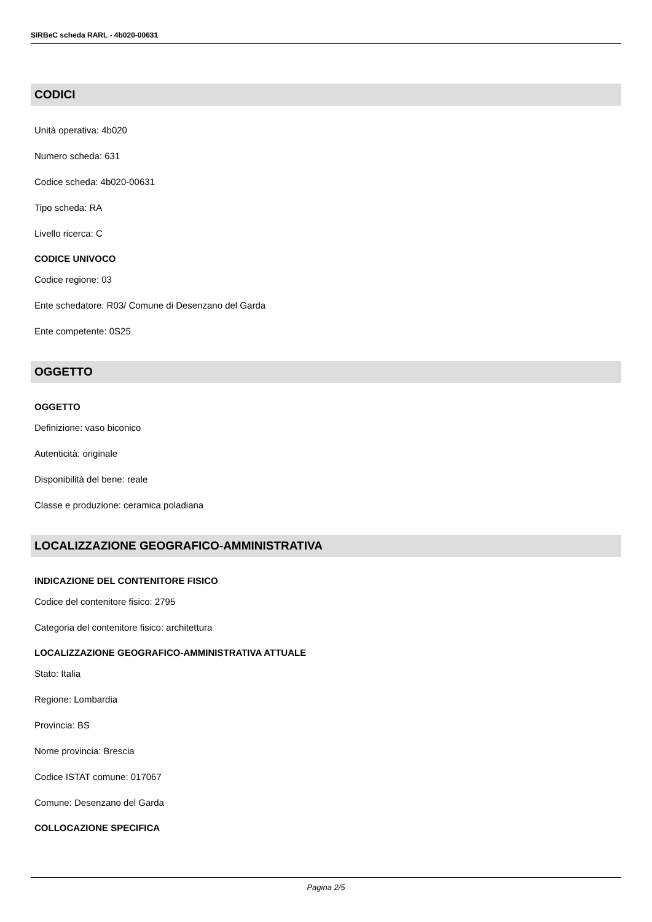SIRBeC scheda RARL - 4b020-00631
CODICI
Unità operativa: 4b020
Numero scheda: 631
Codice scheda: 4b020-00631
Tipo scheda: RA
Livello ricerca: C
CODICE UNIVOCO
Codice regione: 03
Ente schedatore: R03/ Comune di Desenzano del Garda
Ente competente: 0S25
OGGETTO
OGGETTO
Definizione: vaso biconico
Autenticità: originale
Disponibilità del bene: reale
Classe e produzione: ceramica poladiana
LOCALIZZAZIONE GEOGRAFICO-AMMINISTRATIVA
INDICAZIONE DEL CONTENITORE FISICO
Codice del contenitore fisico: 2795
Categoria del contenitore fisico: architettura
LOCALIZZAZIONE GEOGRAFICO-AMMINISTRATIVA ATTUALE
Stato: Italia
Regione: Lombardia
Provincia: BS
Nome provincia: Brescia
Codice ISTAT comune: 017067
Comune: Desenzano del Garda
COLLOCAZIONE SPECIFICA
Pagina 2/5